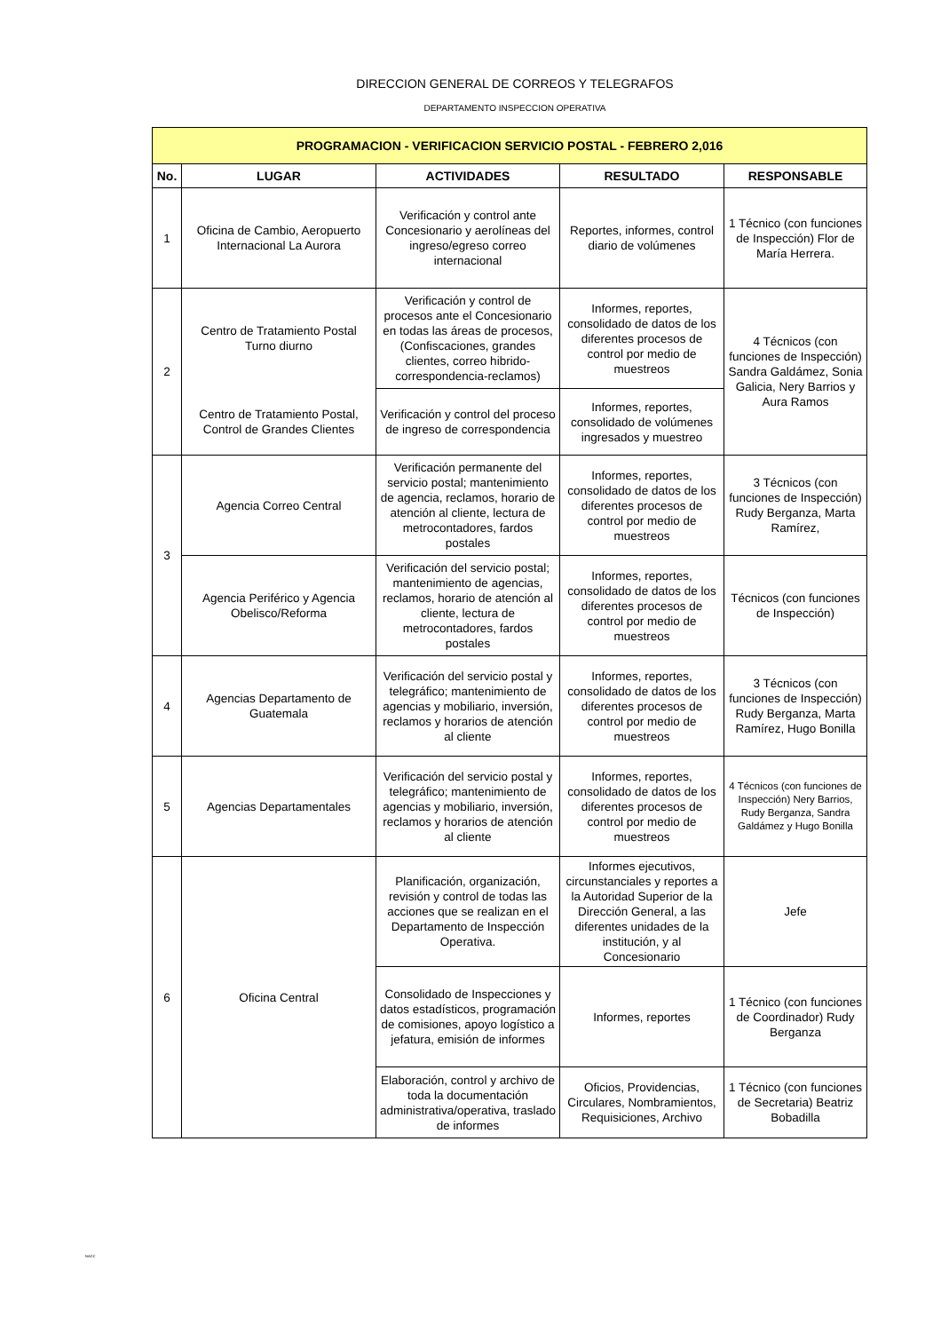DIRECCION GENERAL DE CORREOS Y TELEGRAFOS
DEPARTAMENTO INSPECCION OPERATIVA
| PROGRAMACION - VERIFICACION SERVICIO POSTAL - FEBRERO 2,016 | | | | |
| No. | LUGAR | ACTIVIDADES | RESULTADO | RESPONSABLE |
| 1 | Oficina de Cambio, Aeropuerto Internacional La Aurora | Verificación y control ante Concesionario y aerolíneas del ingreso/egreso correo internacional | Reportes, informes, control diario de volúmenes | 1 Técnico (con funciones de Inspección) Flor de María Herrera. |
| 2 | Centro de Tratamiento Postal Turno diurno | Verificación y control de procesos ante el Concesionario en todas las áreas de procesos, (Confiscaciones, grandes clientes, correo hibrido-correspondencia-reclamos) | Informes, reportes, consolidado de datos de los diferentes procesos de control por medio de muestreos | 4 Técnicos (con funciones de Inspección) Sandra Galdámez, Sonia Galicia, Nery Barrios y Aura Ramos |
| | Centro de Tratamiento Postal, Control de Grandes Clientes | Verificación y control del proceso de ingreso de correspondencia | Informes, reportes, consolidado de volúmenes ingresados y muestreo | |
| 3 | Agencia Correo Central | Verificación permanente del servicio postal; mantenimiento de agencia, reclamos, horario de atención al cliente, lectura de metrocontadores, fardos postales | Informes, reportes, consolidado de datos de los diferentes procesos de control por medio de muestreos | 3 Técnicos (con funciones de Inspección) Rudy Berganza, Marta Ramírez, |
| | Agencia Periférico y Agencia Obelisco/Reforma | Verificación del servicio postal; mantenimiento de agencias, reclamos, horario de atención al cliente, lectura de metrocontadores, fardos postales | Informes, reportes, consolidado de datos de los diferentes procesos de control por medio de muestreos | Técnicos (con funciones de Inspección) |
| 4 | Agencias Departamento de Guatemala | Verificación del servicio postal y telegráfico; mantenimiento de agencias y mobiliario, inversión, reclamos y horarios de atención al cliente | Informes, reportes, consolidado de datos de los diferentes procesos de control por medio de muestreos | 3 Técnicos (con funciones de Inspección) Rudy Berganza, Marta Ramírez, Hugo Bonilla |
| 5 | Agencias Departamentales | Verificación del servicio postal y telegráfico; mantenimiento de agencias y mobiliario, inversión, reclamos y horarios de atención al cliente | Informes, reportes, consolidado de datos de los diferentes procesos de control por medio de muestreos | 4 Técnicos (con funciones de Inspección) Nery Barrios, Rudy Berganza, Sandra Galdámez y Hugo Bonilla |
| 6 | Oficina Central | Planificación, organización, revisión y control de todas las acciones que se realizan en el Departamento de Inspección Operativa. | Informes ejecutivos, circunstanciales y reportes a la Autoridad Superior de la Dirección General, a las diferentes unidades de la institución, y al Concesionario | Jefe |
| | | Consolidado de Inspecciones y datos estadísticos, programación de comisiones, apoyo logístico a jefatura, emisión de informes | Informes, reportes | 1 Técnico (con funciones de Coordinador) Rudy Berganza |
| | | Elaboración, control y archivo de toda la documentación administrativa/operativa, traslado de informes | Oficios, Providencias, Circulares, Nombramientos, Requisiciones, Archivo | 1 Técnico (con funciones de Secretaria) Beatriz Bobadilla |
NAGC